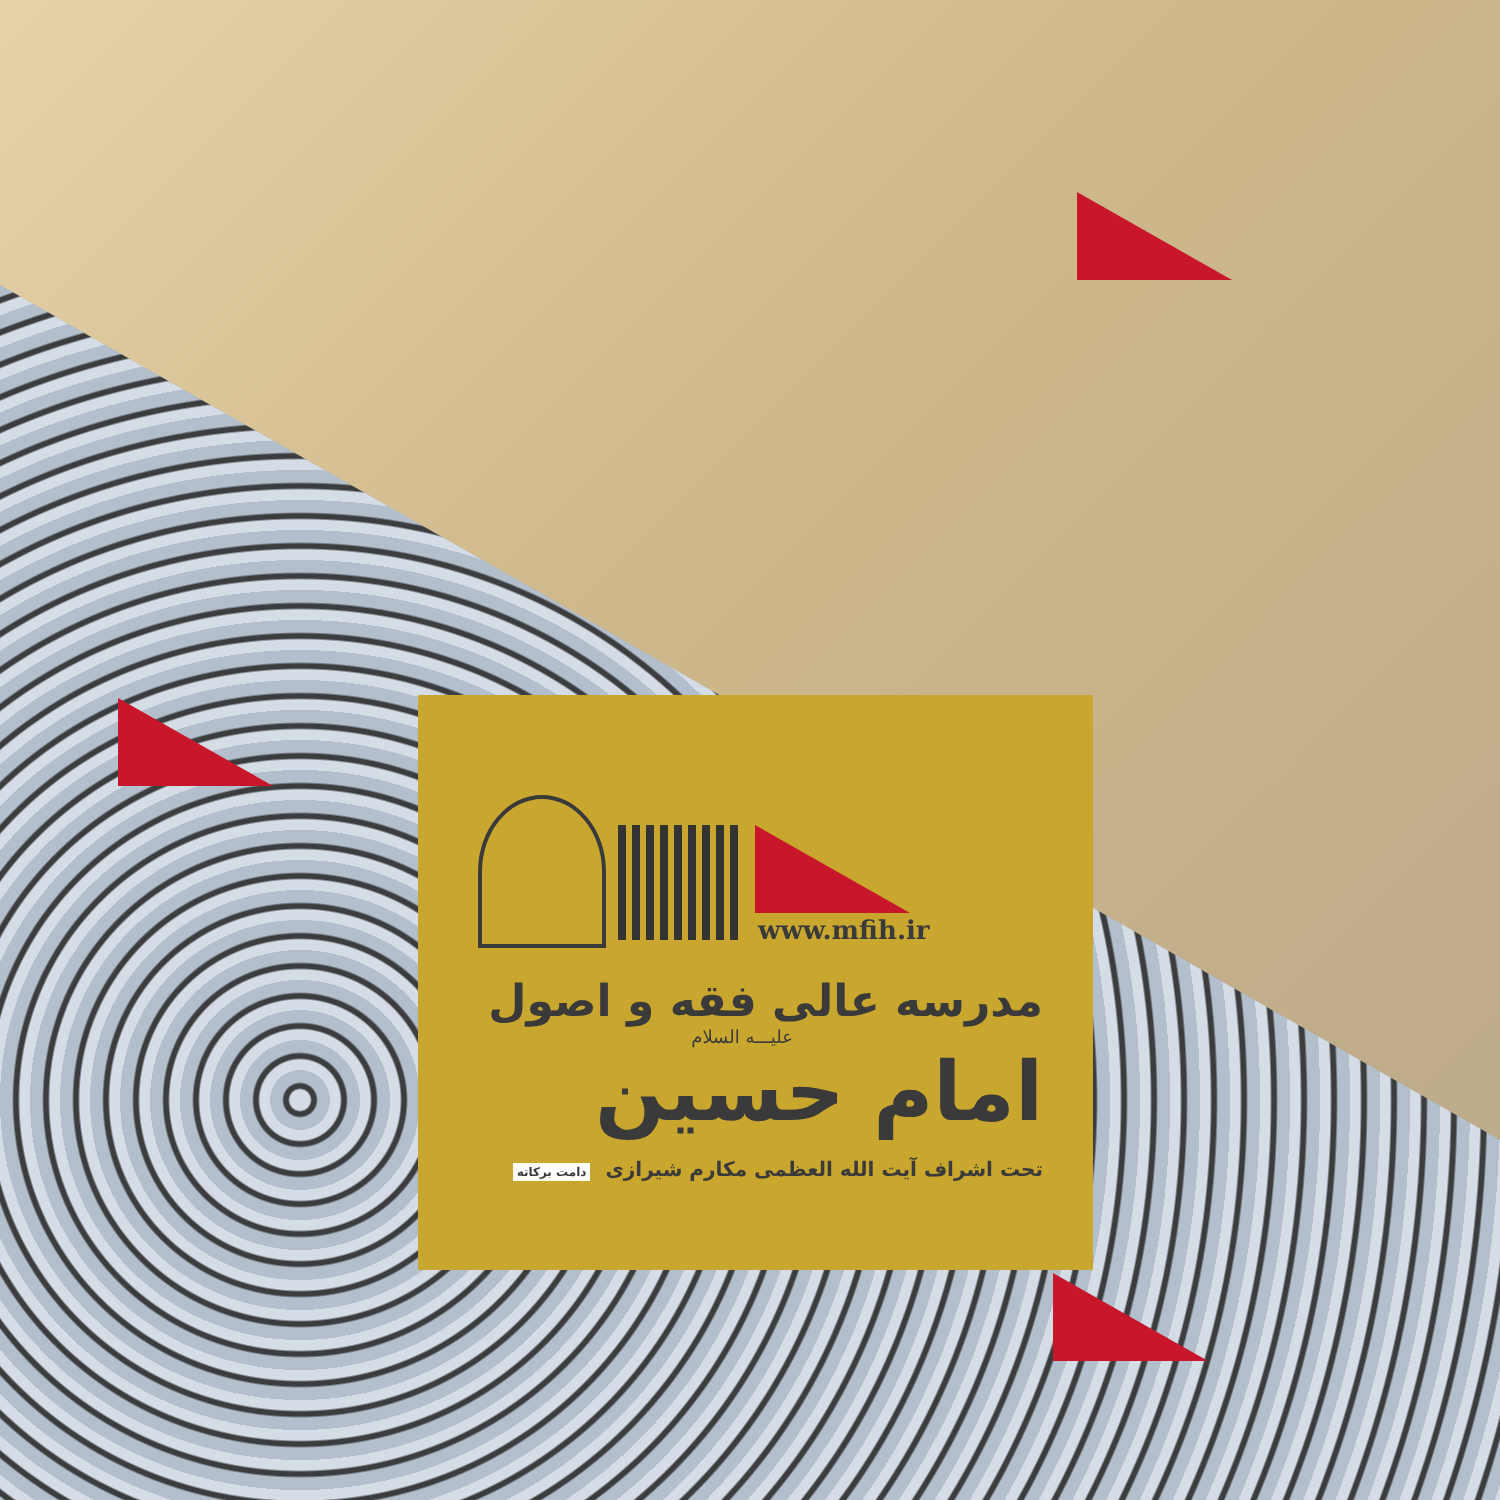www.mfih.ir
مدرسه عالی فقه و اصول
علیـــه السلام
امام حسین
تحت اشراف آیت الله العظمی مکارم شیرازی دامت برکاته